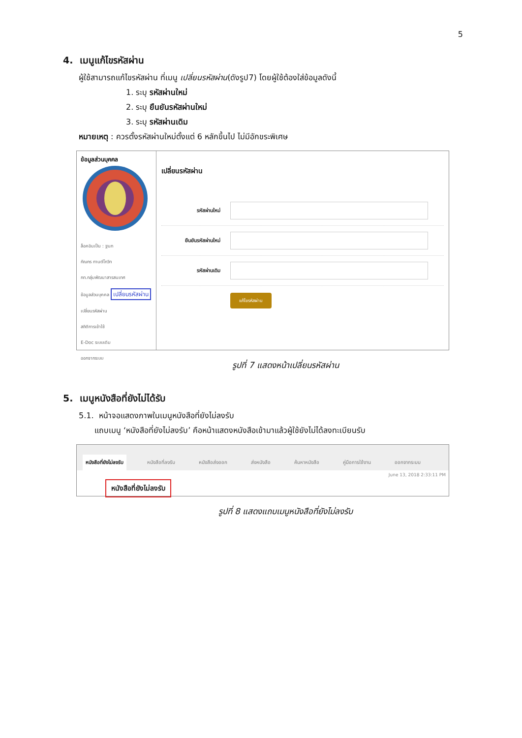5
4. เมนูแก้ไขรหัสผ่าน
ผู้ใช้สามารถแก้ไขรหัสผ่าน ที่เมนู เปลี่ยนรหัสผ่าน(ดังรูป7) โดยผู้ใช้ต้องใส่ข้อมูลดังนี้
1. ระบุ รหัสผ่านใหม่
2. ระบุ ยืนยันรหัสผ่านใหม่
3. ระบุ รหัสผ่านเดิม
หมายเหตุ : ควรตั้งรหัสผ่านใหม่ตั้งแต่ 6 หลักขึ้นไป ไม่มีอักขระพิเศษ
ข้อมูลส่วนบุคคล
ล็อคอินเป็น : ฐนก
กัณกร กานต์โกวิท
กท.กลุ่มพัฒนาสารสนเทศ
ข้อมูลส่วนบุคคล เปลี่ยนรหัสผ่าน
เปลี่ยนรหัสผ่าน
สถิติการเข้าใช้
E-Doc ระบบเดิม
ออกจากระบบ
เปลี่ยนรหัสผ่าน
รหัสผ่านใหม่
ยืนยันรหัสผ่านใหม่
รหัสผ่านเดิม
แก้ไขรหัสผ่าน
รูปที่ 7 แสดงหน้าเปลี่ยนรหัสผ่าน
5. เมนูหนังสือที่ยังไม่ได้รับ
5.1. หน้าจอแสดงภาพในเมนูหนังสือที่ยังไม่ลงรับ
แถบเมนู ‘หนังสือที่ยังไม่ลงรับ’ คือหน้าแสดงหนังสือเข้ามาแล้วผู้ใช้ยังไม่ได้ลงทะเบียนรับ
หนังสือที่ยังไม่ลงรับ หนังสือที่ลงรับ หนังสือส่งออก ส่งหนังสือ ค้นหาหนังสือ คู่มือการใช้งาน ออกจากระบบ
June 13, 2018 2:33:11 PM
หนังสือที่ยังไม่ลงรับ
รูปที่ 8 แสดงแถบเมนูหนังสือที่ยังไม่ลงรับ